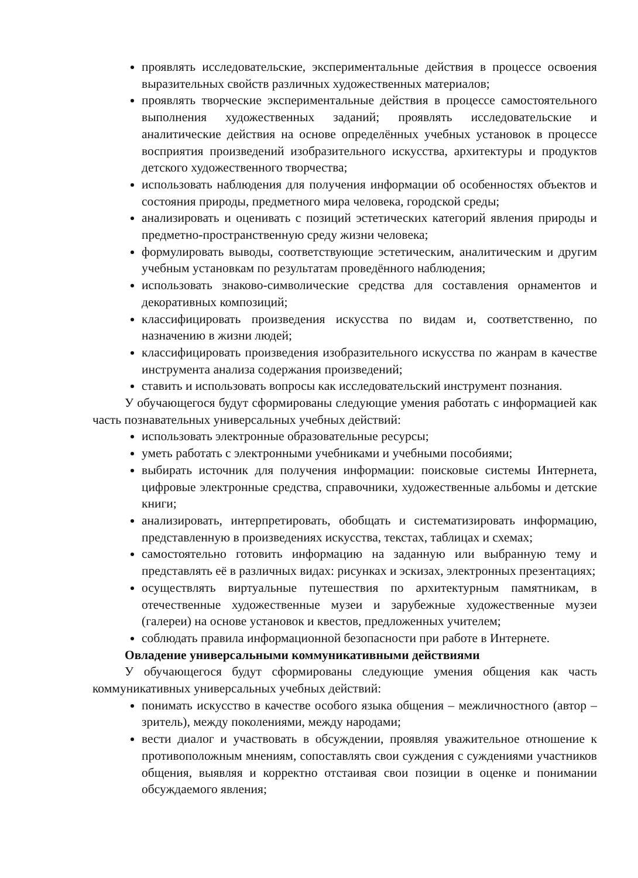проявлять исследовательские, экспериментальные действия в процессе освоения выразительных свойств различных художественных материалов;
проявлять творческие экспериментальные действия в процессе самостоятельного выполнения художественных заданий; проявлять исследовательские и аналитические действия на основе определённых учебных установок в процессе восприятия произведений изобразительного искусства, архитектуры и продуктов детского художественного творчества;
использовать наблюдения для получения информации об особенностях объектов и состояния природы, предметного мира человека, городской среды;
анализировать и оценивать с позиций эстетических категорий явления природы и предметно-пространственную среду жизни человека;
формулировать выводы, соответствующие эстетическим, аналитическим и другим учебным установкам по результатам проведённого наблюдения;
использовать знаково-символические средства для составления орнаментов и декоративных композиций;
классифицировать произведения искусства по видам и, соответственно, по назначению в жизни людей;
классифицировать произведения изобразительного искусства по жанрам в качестве инструмента анализа содержания произведений;
ставить и использовать вопросы как исследовательский инструмент познания.
У обучающегося будут сформированы следующие умения работать с информацией как часть познавательных универсальных учебных действий:
использовать электронные образовательные ресурсы;
уметь работать с электронными учебниками и учебными пособиями;
выбирать источник для получения информации: поисковые системы Интернета, цифровые электронные средства, справочники, художественные альбомы и детские книги;
анализировать, интерпретировать, обобщать и систематизировать информацию, представленную в произведениях искусства, текстах, таблицах и схемах;
самостоятельно готовить информацию на заданную или выбранную тему и представлять её в различных видах: рисунках и эскизах, электронных презентациях;
осуществлять виртуальные путешествия по архитектурным памятникам, в отечественные художественные музеи и зарубежные художественные музеи (галереи) на основе установок и квестов, предложенных учителем;
соблюдать правила информационной безопасности при работе в Интернете.
Овладение универсальными коммуникативными действиями
У обучающегося будут сформированы следующие умения общения как часть коммуникативных универсальных учебных действий:
понимать искусство в качестве особого языка общения – межличностного (автор – зритель), между поколениями, между народами;
вести диалог и участвовать в обсуждении, проявляя уважительное отношение к противоположным мнениям, сопоставлять свои суждения с суждениями участников общения, выявляя и корректно отстаивая свои позиции в оценке и понимании обсуждаемого явления;